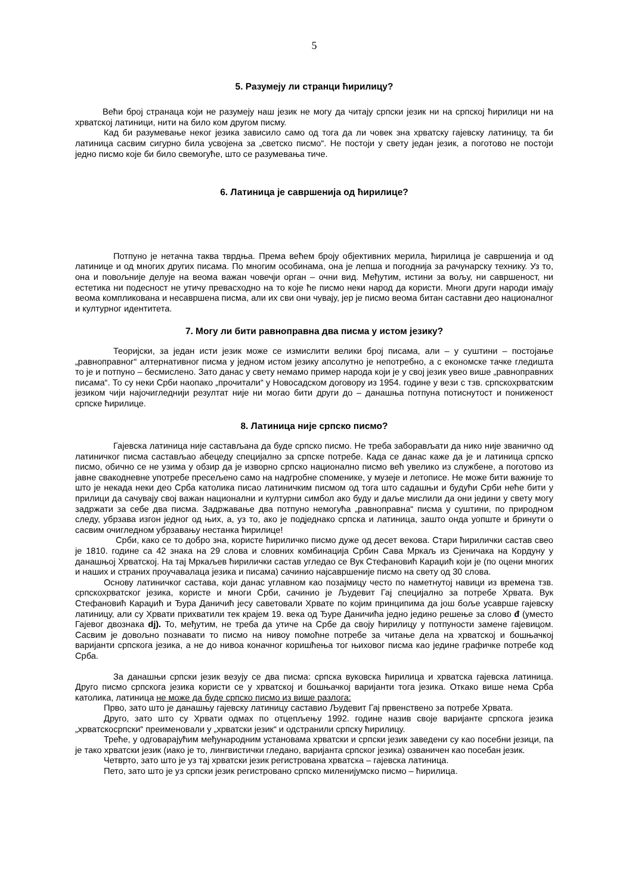5
5. Разумеју ли странци ћирилицу?
Већи број странаца који не разумеју наш језик не могу да читају српски језик ни на српској ћирилици ни на хрватској латиници, нити на било ком другом писму.
Кад би разумевање неког језика зависило само од тога да ли човек зна хрватску гајевску латиницу, та би латиница сасвим сигурно била усвојена за „светско писмо“. Не постоји у свету један језик, а поготово не постоји једно писмо које би било свемогуће, што се разумевања тиче.
6. Латиница је савршенија од ћирилице?
Потпуно је нетачна таква тврдња. Према већем броју објективних мерила, ћирилица је савршенија и од латинице и од многих других писама. По многим особинама, она је лепша и погоднија за рачунарску технику. Уз то, она и повољније делује на веома важан човечји орган – очни вид. Међутим, истини за вољу, ни савршеност, ни естетика ни подесност не утичу превасходно на то које ће писмо неки народ да користи. Многи други народи имају веома компликована и несавршена писма, али их сви они чувају, јер је писмо веома битан саставни део националног и културног идентитета.
7. Могу ли бити равноправна два писма у истом језику?
Теоријски, за један исти језик може се измислити велики број писама, али – у суштини – постојање „равноправног“ алтернативног писма у једном истом језику апсолутно је непотребно, а с економске тачке гледишта то је и потпуно – бесмислено. Зато данас у свету немамо пример народа који је у свој језик увео више „равноправних писама“. То су неки Срби наопако „прочитали“ у Новосадском договору из 1954. године у вези с тзв. српскохрватским језиком чији најочигледнији резултат није ни могао бити други до – данашња потпуна потиснутост и пониженост српске ћирилице.
8. Латиница није српско писмо?
Гајевска латиница није састављана да буде српско писмо. Не треба заборављати да нико није званично од латиничког писма састављао абецеду специјално за српске потребе. Када се данас каже да је и латиница српско писмо, обично се не узима у обзир да је изворно српско национално писмо већ увелико из службене, а поготово из јавне свакодневне употребе пресељено само на надгробне споменике, у музеје и летописе. Не може бити важније то што је некада неки део Срба католика писао латиничким писмом од тога што садашњи и будући Срби неће бити у прилици да сачувају свој важан национални и културни симбол ако буду и даље мислили да они једини у свету могу задржати за себе два писма. Задржавање два потпуно немогућа „равноправна“ писма у суштини, по природном следу, убрзава изгон једног од њих, а, уз то, ако је подједнако српска и латиница, зашто онда уопште и бринути о сасвим очигледном убрзавању нестанка ћирилице!
Срби, како се то добро зна, користе ћириличко писмо дуже од десет векова. Стари ћирилички састав свео је 1810. године са 42 знака на 29 слова и словних комбинација Србин Сава Мркаљ из Сјеничака на Кордуну у данашњој Хрватској. На тај Мркаљев ћирилички састав угледао се Вук Стефановић Караџић који је (по оцени многих и наших и страних проучавалаца језика и писама) сачинио најсавршеније писмо на свету од 30 слова.
Основу латиничког састава, који данас углавном као позајмицу често по наметнутој навици из времена тзв. српскохрватског језика, користе и многи Срби, сачинио је Људевит Гај специјално за потребе Хрвата. Вук Стефановић Караџић и Ђура Даничић јесу саветовали Хрвате по којим принципима да још боље усаврше гајевску латиницу, али су Хрвати прихватили тек крајем 19. века од Ђуре Даничића једно једино решење за слово đ (уместо Гајевог двознака dj). То, међутим, не треба да утиче на Србе да своју ћирилицу у потпуности замене гајевицом. Сасвим је довољно познавати то писмо на нивоу помоћне потребе за читање дела на хрватској и бошњачкој варијанти српскога језика, а не до нивоа коначног коришћења тог њиховог писма као једине графичке потребе код Срба.
За данашњи српски језик везују се два писма: српска вуковска ћирилица и хрватска гајевска латиница. Друго писмо српскога језика користи се у хрватској и бошњачкој варијанти тога језика. Откако више нема Срба католика, латиница не може да буде српско писмо из више разлога:
Прво, зато што је данашњу гајевску латиницу саставио Људевит Гај првенствено за потребе Хрвата.
Друго, зато што су Хрвати одмах по отцепљењу 1992. године назив своје варијанте српскога језика „хрватскосрпски“ преименовали у „хрватски језик“ и одстранили српску ћирилицу.
Треће, у одговарајућим међународним установама хрватски и српски језик заведени су као посебни језици, па је тако хрватски језик (иако је то, лингвистички гледано, варијанта српског језика) озваничен као посебан језик.
Четврто, зато што је уз тај хрватски језик регистрована хрватска – гајевска латиница.
Пето, зато што је уз српски језик регистровано српско миленијумско писмо – ћирилица.